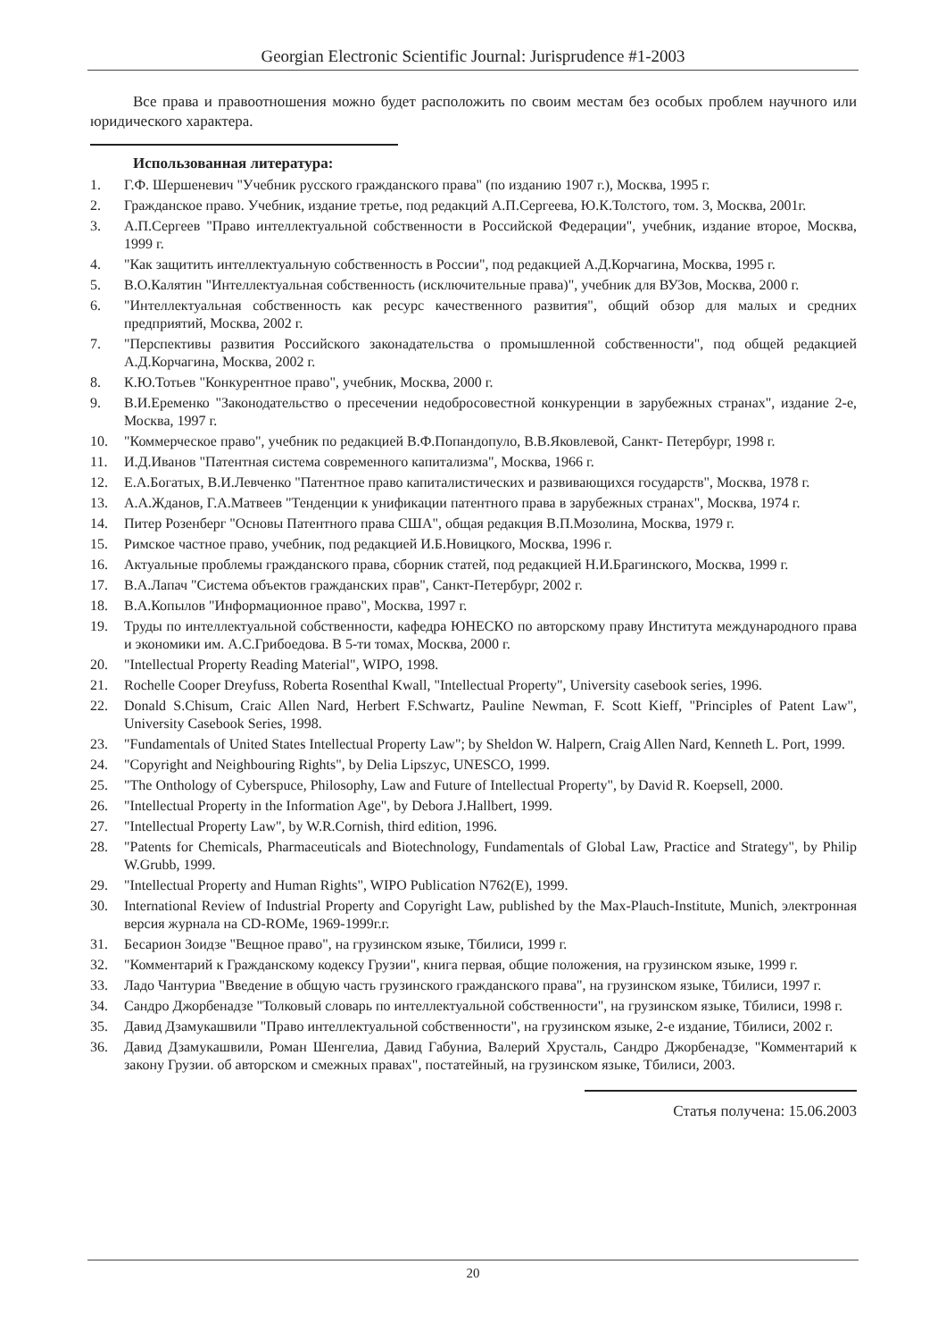Georgian Electronic Scientific Journal: Jurisprudence #1-2003
Все права и правоотношения можно будет расположить по своим местам без особых проблем научного или юридического характера.
Использованная литература:
1. Г.Ф. Шершеневич "Учебник русского гражданского права" (по изданию 1907 г.), Москва, 1995 г.
2. Гражданское право. Учебник, издание третье, под редакций А.П.Сергеева, Ю.К.Толстого, том. 3, Москва, 2001г.
3. А.П.Сергеев "Право интеллектуальной собственности в Российской Федерации", учебник, издание второе, Москва, 1999 г.
4. "Как защитить интеллектуальную собственность в России", под редакцией А.Д.Корчагина, Москва, 1995 г.
5. В.О.Калятин "Интеллектуальная собственность (исключительные права)", учебник для ВУЗов, Москва, 2000 г.
6. "Интеллектуальная собственность как ресурс качественного развития", общий обзор для малых и средних предприятий, Москва, 2002 г.
7. "Перспективы развития Российского законадательства о промышленной собственности", под общей редакцией А.Д.Корчагина, Москва, 2002 г.
8. К.Ю.Тотьев "Конкурентное право", учебник, Москва, 2000 г.
9. В.И.Еременко "Законодательство о пресечении недобросовестной конкуренции в зарубежных странах", издание 2-е, Москва, 1997 г.
10. "Коммерческое право", учебник по редакцией В.Ф.Попандопуло, В.В.Яковлевой, Санкт- Петербург, 1998 г.
11. И.Д.Иванов "Патентная система современного капитализма", Москва, 1966 г.
12. Е.А.Богатых, В.И.Левченко "Патентное право капиталистических и развивающихся государств", Москва, 1978 г.
13. А.А.Жданов, Г.А.Матвеев "Тенденции к унификации патентного права в зарубежных странах", Москва, 1974 г.
14. Питер Розенберг "Основы Патентного права США", общая редакция В.П.Мозолина, Москва, 1979 г.
15. Римское частное право, учебник, под редакцией И.Б.Новицкого, Москва, 1996 г.
16. Актуальные проблемы гражданского права, сборник статей, под редакцией Н.И.Брагинского, Москва, 1999 г.
17. В.А.Лапач "Система объектов гражданских прав", Санкт-Петербург, 2002 г.
18. В.А.Копылов "Информационное право", Москва, 1997 г.
19. Труды по интеллектуальной собственности, кафедра ЮНЕСКО по авторскому праву Института международного права и экономики им. А.С.Грибоедова. В 5-ти томах, Москва, 2000 г.
20. "Intellectual Property Reading Material", WIPO, 1998.
21. Rochelle Cooper Dreyfuss, Roberta Rosenthal Kwall, "Intellectual Property", University casebook series, 1996.
22. Donald S.Chisum, Craic Allen Nard, Herbert F.Schwartz, Pauline Newman, F. Scott Kieff, "Principles of Patent Law", University Casebook Series, 1998.
23. "Fundamentals of United States Intellectual Property Law"; by Sheldon W. Halpern, Craig Allen Nard, Kenneth L. Port, 1999.
24. "Copyright and Neighbouring Rights", by Delia Lipszyc, UNESCO, 1999.
25. "The Onthology of Cyberspuce, Philosophy, Law and Future of Intellectual Property", by David R. Koepsell, 2000.
26. "Intellectual Property in the Information Age", by Debora J.Hallbert, 1999.
27. "Intellectual Property Law", by W.R.Cornish, third edition, 1996.
28. "Patents for Chemicals, Pharmaceuticals and Biotechnology, Fundamentals of Global Law, Practice and Strategy", by Philip W.Grubb, 1999.
29. "Intellectual Property and Human Rights", WIPO Publication N762(E), 1999.
30. International Review of Industrial Property and Copyright Law, published by the Max-Plauch-Institute, Munich, электронная версия журнала на CD-ROMе, 1969-1999г.г.
31. Бесарион Зоидзе "Вещное право", на грузинском языке, Тбилиси, 1999 г.
32. "Комментарий к Гражданскому кодексу Грузии", книга первая, общие положения, на грузинском языке, 1999 г.
33. Ладо Чантуриа "Введение в общую часть грузинского гражданского права", на грузинском языке, Тбилиси, 1997 г.
34. Сандро Джорбенадзе "Толковый словарь по интеллектуальной собственности", на грузинском языке, Тбилиси, 1998 г.
35. Давид Дзамукашвили "Право интеллектуальной собственности", на грузинском языке, 2-е издание, Тбилиси, 2002 г.
36. Давид Дзамукашвили, Роман Шенгелиа, Давид Габуниа, Валерий Хрусталь, Сандро Джорбенадзе, "Комментарий к закону Грузии. об авторском и смежных правах", постатейный, на грузинском языке, Тбилиси, 2003.
Статья получена: 15.06.2003
20